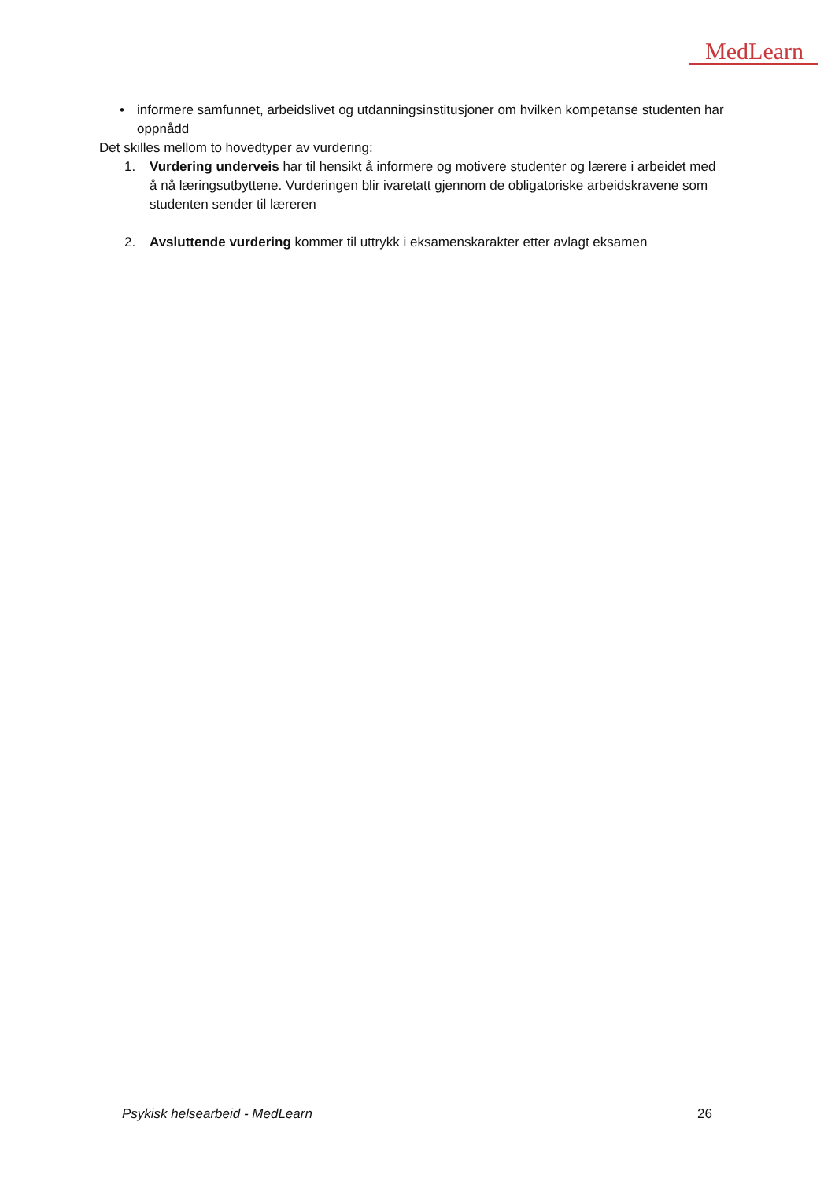MedLearn
• informere samfunnet, arbeidslivet og utdanningsinstitusjoner om hvilken kompetanse studenten har oppnådd
Det skilles mellom to hovedtyper av vurdering:
1. Vurdering underveis har til hensikt å informere og motivere studenter og lærere i arbeidet med å nå læringsutbyttene. Vurderingen blir ivaretatt gjennom de obligatoriske arbeidskravene som studenten sender til læreren
2. Avsluttende vurdering kommer til uttrykk i eksamenskarakter etter avlagt eksamen
Psykisk helsearbeid - MedLearn 26